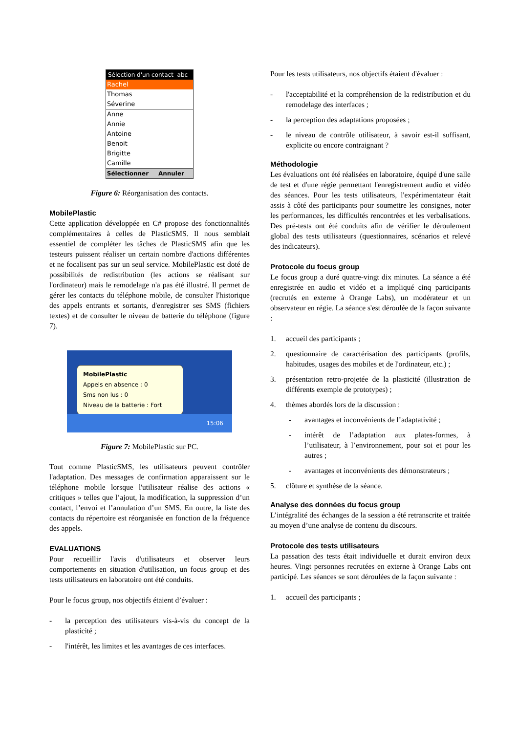Sélection d'un contact abc
Rachel
Thomas
Séverine
Anne
Annie
Antoine
Benoit
Brigitte
Camille
Sélectionner Annuler
Figure 6: Réorganisation des contacts.
MobilePlastic
Cette application développée en C# propose des fonctionnalités complémentaires à celles de PlasticSMS. Il nous semblait essentiel de compléter les tâches de PlasticSMS afin que les testeurs puissent réaliser un certain nombre d'actions différentes et ne focalisent pas sur un seul service. MobilePlastic est doté de possibilités de redistribution (les actions se réalisant sur l'ordinateur) mais le remodelage n'a pas été illustré. Il permet de gérer les contacts du téléphone mobile, de consulter l'historique des appels entrants et sortants, d'enregistrer ses SMS (fichiers textes) et de consulter le niveau de batterie du téléphone (figure 7).
MobilePlastic
Appels en absence : 0
Sms non lus : 0
Niveau de la batterie : Fort
15:06
Figure 7: MobilePlastic sur PC.
Tout comme PlasticSMS, les utilisateurs peuvent contrôler l'adaptation. Des messages de confirmation apparaissent sur le téléphone mobile lorsque l'utilisateur réalise des actions « critiques » telles que l’ajout, la modification, la suppression d’un contact, l’envoi et l’annulation d’un SMS. En outre, la liste des contacts du répertoire est réorganisée en fonction de la fréquence des appels.
EVALUATIONS
Pour recueillir l'avis d'utilisateurs et observer leurs comportements en situation d'utilisation, un focus group et des tests utilisateurs en laboratoire ont été conduits.
Pour le focus group, nos objectifs étaient d’évaluer :
- la perception des utilisateurs vis-à-vis du concept de la plasticité ;
- l'intérêt, les limites et les avantages de ces interfaces.
Pour les tests utilisateurs, nos objectifs étaient d'évaluer :
- l'acceptabilité et la compréhension de la redistribution et du remodelage des interfaces ;
- la perception des adaptations proposées ;
- le niveau de contrôle utilisateur, à savoir est-il suffisant, explicite ou encore contraignant ?
Méthodologie
Les évaluations ont été réalisées en laboratoire, équipé d'une salle de test et d'une régie permettant l'enregistrement audio et vidéo des séances. Pour les tests utilisateurs, l'expérimentateur était assis à côté des participants pour soumettre les consignes, noter les performances, les difficultés rencontrées et les verbalisations. Des pré-tests ont été conduits afin de vérifier le déroulement global des tests utilisateurs (questionnaires, scénarios et relevé des indicateurs).
Protocole du focus group
Le focus group a duré quatre-vingt dix minutes. La séance a été enregistrée en audio et vidéo et a impliqué cinq participants (recrutés en externe à Orange Labs), un modérateur et un observateur en régie. La séance s'est déroulée de la façon suivante :
1. accueil des participants ;
2. questionnaire de caractérisation des participants (profils, habitudes, usages des mobiles et de l'ordinateur, etc.) ;
3. présentation retro-projetée de la plasticité (illustration de différents exemple de prototypes) ;
4. thèmes abordés lors de la discussion :
- avantages et inconvénients de l’adaptativité ;
- intérêt de l’adaptation aux plates-formes, à l’utilisateur, à l’environnement, pour soi et pour les autres ;
- avantages et inconvénients des démonstrateurs ;
5. clôture et synthèse de la séance.
Analyse des données du focus group
L’intégralité des échanges de la session a été retranscrite et traitée au moyen d’une analyse de contenu du discours.
Protocole des tests utilisateurs
La passation des tests était individuelle et durait environ deux heures. Vingt personnes recrutées en externe à Orange Labs ont participé. Les séances se sont déroulées de la façon suivante :
1. accueil des participants ;